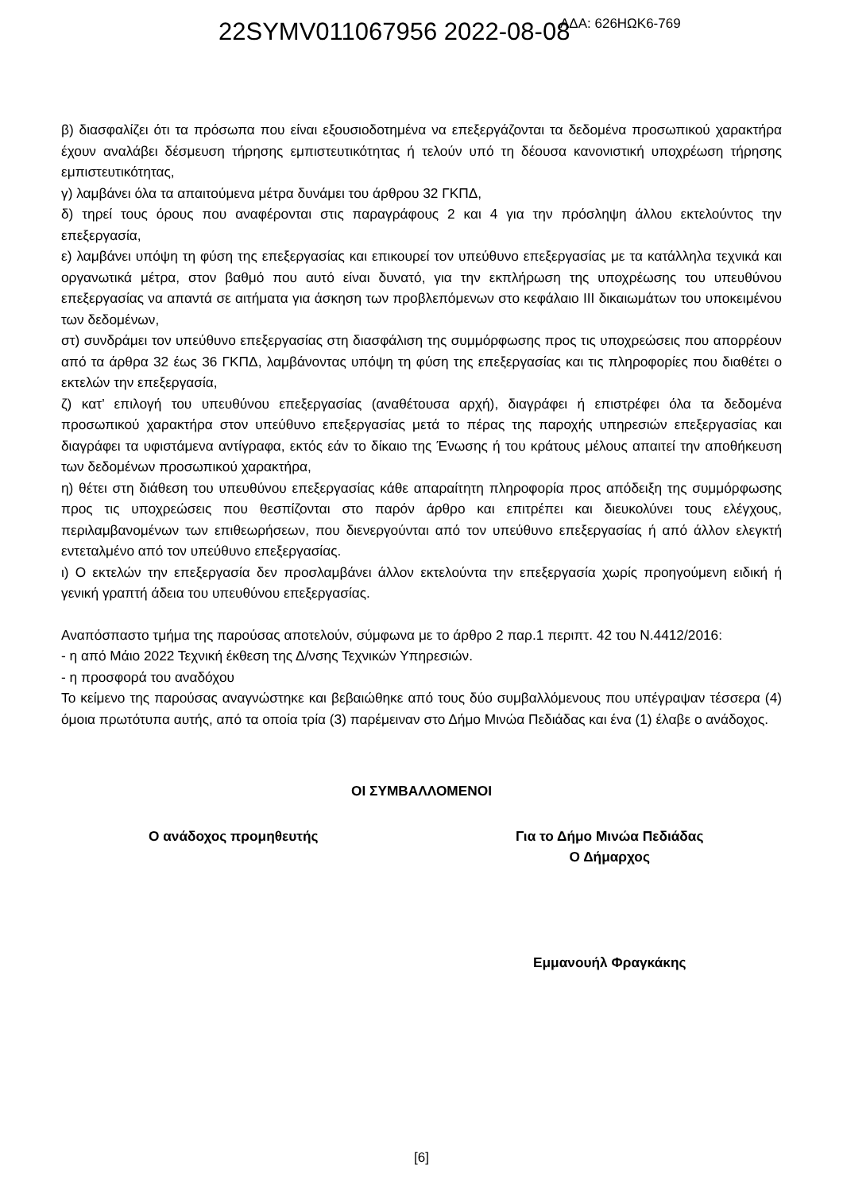22SYMV011067956 2022-08-08 ΑΔΑ: 626ΗΩΚ6-769
β) διασφαλίζει ότι τα πρόσωπα που είναι εξουσιοδοτημένα να επεξεργάζονται τα δεδομένα προσωπικού χαρακτήρα έχουν αναλάβει δέσμευση τήρησης εμπιστευτικότητας ή τελούν υπό τη δέουσα κανονιστική υποχρέωση τήρησης εμπιστευτικότητας,
γ) λαμβάνει όλα τα απαιτούμενα μέτρα δυνάμει του άρθρου 32 ΓΚΠΔ,
δ) τηρεί τους όρους που αναφέρονται στις παραγράφους 2 και 4 για την πρόσληψη άλλου εκτελούντος την επεξεργασία,
ε) λαμβάνει υπόψη τη φύση της επεξεργασίας και επικουρεί τον υπεύθυνο επεξεργασίας με τα κατάλληλα τεχνικά και οργανωτικά μέτρα, στον βαθμό που αυτό είναι δυνατό, για την εκπλήρωση της υποχρέωσης του υπευθύνου επεξεργασίας να απαντά σε αιτήματα για άσκηση των προβλεπόμενων στο κεφάλαιο ΙΙΙ δικαιωμάτων του υποκειμένου των δεδομένων,
στ) συνδράμει τον υπεύθυνο επεξεργασίας στη διασφάλιση της συμμόρφωσης προς τις υποχρεώσεις που απορρέουν από τα άρθρα 32 έως 36 ΓΚΠΔ, λαμβάνοντας υπόψη τη φύση της επεξεργασίας και τις πληροφορίες που διαθέτει ο εκτελών την επεξεργασία,
ζ) κατ’ επιλογή του υπευθύνου επεξεργασίας (αναθέτουσα αρχή), διαγράφει ή επιστρέφει όλα τα δεδομένα προσωπικού χαρακτήρα στον υπεύθυνο επεξεργασίας μετά το πέρας της παροχής υπηρεσιών επεξεργασίας και διαγράφει τα υφιστάμενα αντίγραφα, εκτός εάν το δίκαιο της Ένωσης ή του κράτους μέλους απαιτεί την αποθήκευση των δεδομένων προσωπικού χαρακτήρα,
η) θέτει στη διάθεση του υπευθύνου επεξεργασίας κάθε απαραίτητη πληροφορία προς απόδειξη της συμμόρφωσης προς τις υποχρεώσεις που θεσπίζονται στο παρόν άρθρο και επιτρέπει και διευκολύνει τους ελέγχους, περιλαμβανομένων των επιθεωρήσεων, που διενεργούνται από τον υπεύθυνο επεξεργασίας ή από άλλον ελεγκτή εντεταλμένο από τον υπεύθυνο επεξεργασίας.
ι) Ο εκτελών την επεξεργασία δεν προσλαμβάνει άλλον εκτελούντα την επεξεργασία χωρίς προηγούμενη ειδική ή γενική γραπτή άδεια του υπευθύνου επεξεργασίας.
Αναπόσπαστο τμήμα της παρούσας αποτελούν, σύμφωνα με το άρθρο 2 παρ.1 περιπτ. 42 του Ν.4412/2016:
- η από Μάιο 2022 Τεχνική έκθεση της Δ/νσης Τεχνικών Υπηρεσιών.
- η προσφορά του αναδόχου
Το κείμενο της παρούσας αναγνώστηκε και βεβαιώθηκε από τους δύο συμβαλλόμενους που υπέγραψαν τέσσερα (4) όμοια πρωτότυπα αυτής, από τα οποία τρία (3) παρέμειναν στο Δήμο Μινώα Πεδιάδας και ένα (1) έλαβε ο ανάδοχος.
ΟΙ ΣΥΜΒΑΛΛΟΜΕΝΟΙ
Ο ανάδοχος προμηθευτής Για το Δήμο Μινώα Πεδιάδας
Ο Δήμαρχος
Εμμανουήλ Φραγκάκης
[6]